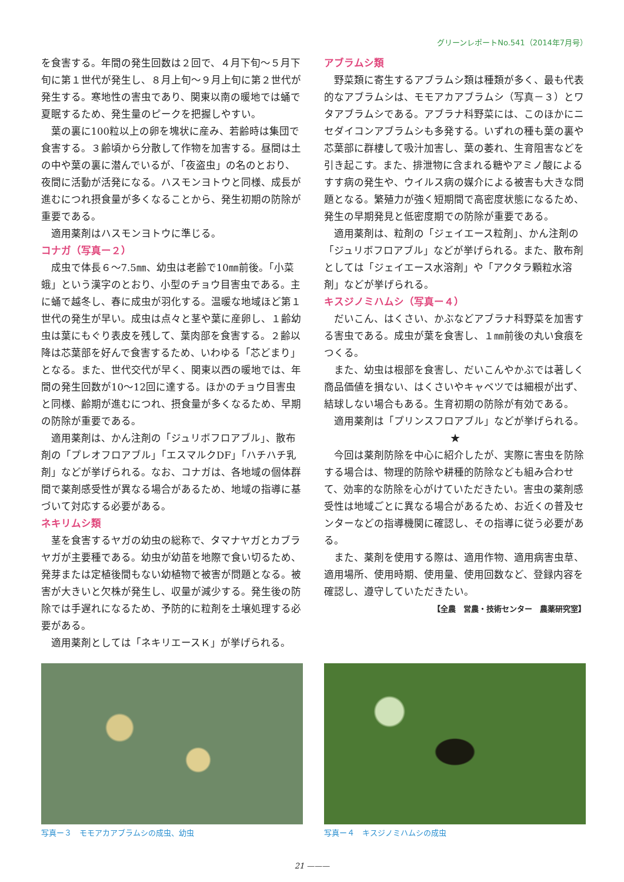グリーンレポートNo.541（2014年7月号）
を食害する。年間の発生回数は２回で、４月下旬～５月下旬に第１世代が発生し、８月上旬～９月上旬に第２世代が発生する。寒地性の害虫であり、関東以南の暖地では蛹で夏眠するため、発生量のピークを把握しやすい。
葉の裏に100粒以上の卵を塊状に産み、若齢時は集団で食害する。３齢頃から分散して作物を加害する。昼間は土の中や葉の裏に潜んでいるが、「夜盗虫」の名のとおり、夜間に活動が活発になる。ハスモンヨトウと同様、成長が進むにつれ摂食量が多くなることから、発生初期の防除が重要である。
適用薬剤はハスモンヨトウに準じる。
コナガ（写真ー２）
成虫で体長６～7.5㎜、幼虫は老齢で10㎜前後。「小菜蛾」という漢字のとおり、小型のチョウ目害虫である。主に蛹で越冬し、春に成虫が羽化する。温暖な地域ほど第１世代の発生が早い。成虫は点々と茎や葉に産卵し、１齢幼虫は葉にもぐり表皮を残して、葉肉部を食害する。２齢以降は芯葉部を好んで食害するため、いわゆる「芯どまり」となる。また、世代交代が早く、関東以西の暖地では、年間の発生回数が10～12回に達する。ほかのチョウ目害虫と同様、齢期が進むにつれ、摂食量が多くなるため、早期の防除が重要である。
適用薬剤は、かん注剤の「ジュリボフロアブル」、散布剤の「プレオフロアブル」「エスマルクDF」「ハチハチ乳剤」などが挙げられる。なお、コナガは、各地域の個体群間で薬剤感受性が異なる場合があるため、地域の指導に基づいて対応する必要がある。
ネキリムシ類
茎を食害するヤガの幼虫の総称で、タマナヤガとカブラヤガが主要種である。幼虫が幼苗を地際で食い切るため、発芽または定植後間もない幼植物で被害が問題となる。被害が大きいと欠株が発生し、収量が減少する。発生後の防除では手遅れになるため、予防的に粒剤を土壌処理する必要がある。
適用薬剤としては「ネキリエースＫ」が挙げられる。
アブラムシ類
野菜類に寄生するアブラムシ類は種類が多く、最も代表的なアブラムシは、モモアカアブラムシ（写真－３）とワタアブラムシである。アブラナ科野菜には、このほかにニセダイコンアブラムシも多発する。いずれの種も葉の裏や芯葉部に群棲して吸汁加害し、葉の萎れ、生育阻害などを引き起こす。また、排泄物に含まれる糖やアミノ酸によるすす病の発生や、ウイルス病の媒介による被害も大きな問題となる。繁殖力が強く短期間で高密度状態になるため、発生の早期発見と低密度期での防除が重要である。
適用薬剤は、粒剤の「ジェイエース粒剤」、かん注剤の「ジュリボフロアブル」などが挙げられる。また、散布剤としては「ジェイエース水溶剤」や「アクタラ顆粒水溶剤」などが挙げられる。
キスジノミハムシ（写真ー４）
だいこん、はくさい、かぶなどアブラナ科野菜を加害する害虫である。成虫が葉を食害し、１㎜前後の丸い食痕をつくる。
また、幼虫は根部を食害し、だいこんやかぶでは著しく商品価値を損ない、はくさいやキャベツでは細根が出ず、結球しない場合もある。生育初期の防除が有効である。
適用薬剤は「プリンスフロアブル」などが挙げられる。
★
今回は薬剤防除を中心に紹介したが、実際に害虫を防除する場合は、物理的防除や耕種的防除なども組み合わせて、効率的な防除を心がけていただきたい。害虫の薬剤感受性は地域ごとに異なる場合があるため、お近くの普及センターなどの指導機関に確認し、その指導に従う必要がある。
また、薬剤を使用する際は、適用作物、適用病害虫草、適用場所、使用時期、使用量、使用回数など、登録内容を確認し、遵守していただきたい。
【全農　営農・技術センター　農薬研究室】
写真ー３　モモアカアブラムシの成虫、幼虫 写真ー４　キスジノミハムシの成虫
21 ———